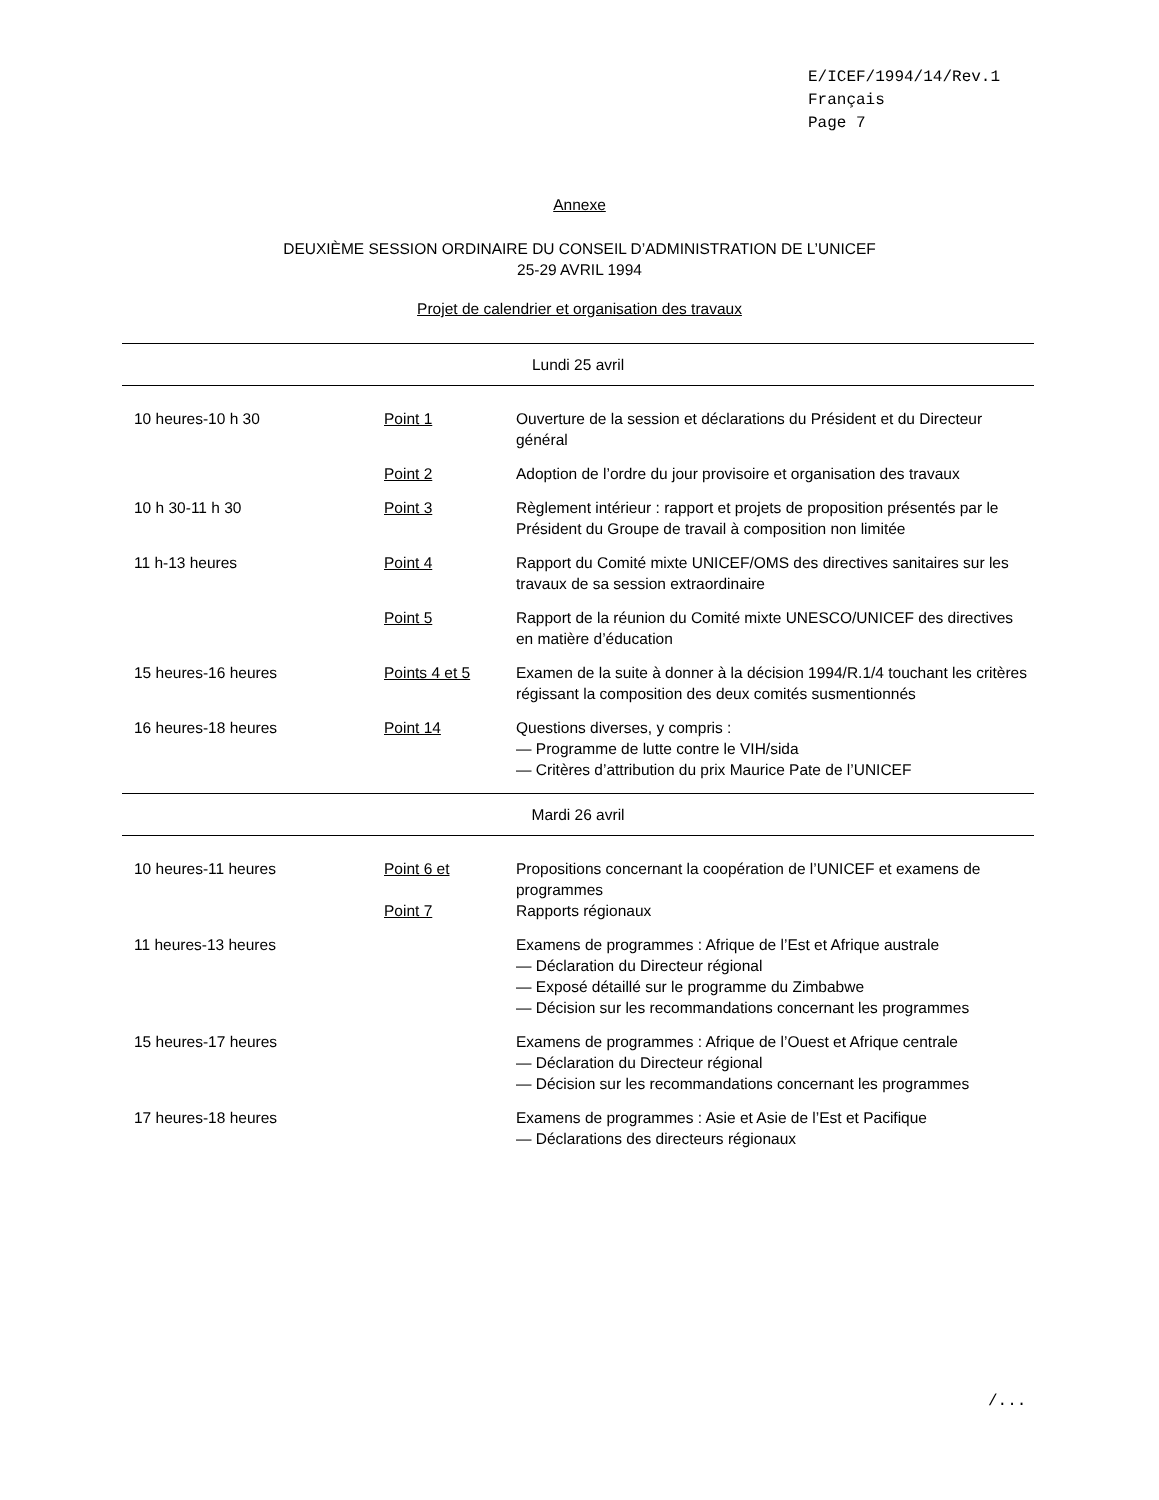E/ICEF/1994/14/Rev.1
Français
Page 7
Annexe
DEUXIÈME SESSION ORDINAIRE DU CONSEIL D’ADMINISTRATION DE L’UNICEF
25-29 AVRIL 1994
Projet de calendrier et organisation des travaux
| Lundi 25 avril | | |
| 10 heures-10 h 30 | Point 1 | Ouverture de la session et déclarations du Président et du Directeur général |
| | Point 2 | Adoption de l’ordre du jour provisoire et organisation des travaux |
| 10 h 30-11 h 30 | Point 3 | Règlement intérieur : rapport et projets de proposition présentés par le Président du Groupe de travail à composition non limitée |
| 11 h-13 heures | Point 4 | Rapport du Comité mixte UNICEF/OMS des directives sanitaires sur les travaux de sa session extraordinaire |
| | Point 5 | Rapport de la réunion du Comité mixte UNESCO/UNICEF des directives en matière d’éducation |
| 15 heures-16 heures | Points 4 et 5 | Examen de la suite à donner à la décision 1994/R.1/4 touchant les critères régissant la composition des deux comités susmentionnés |
| 16 heures-18 heures | Point 14 | Questions diverses, y compris : — Programme de lutte contre le VIH/sida — Critères d’attribution du prix Maurice Pate de l’UNICEF |
| Mardi 26 avril | | |
| 10 heures-11 heures | Point 6 et Point 7 | Propositions concernant la coopération de l’UNICEF et examens de programmes Rapports régionaux |
| 11 heures-13 heures | | Examens de programmes : Afrique de l’Est et Afrique australe — Déclaration du Directeur régional — Exposé détaillé sur le programme du Zimbabwe — Décision sur les recommandations concernant les programmes |
| 15 heures-17 heures | | Examens de programmes : Afrique de l’Ouest et Afrique centrale — Déclaration du Directeur régional — Décision sur les recommandations concernant les programmes |
| 17 heures-18 heures | | Examens de programmes : Asie et Asie de l’Est et Pacifique — Déclarations des directeurs régionaux |
/...